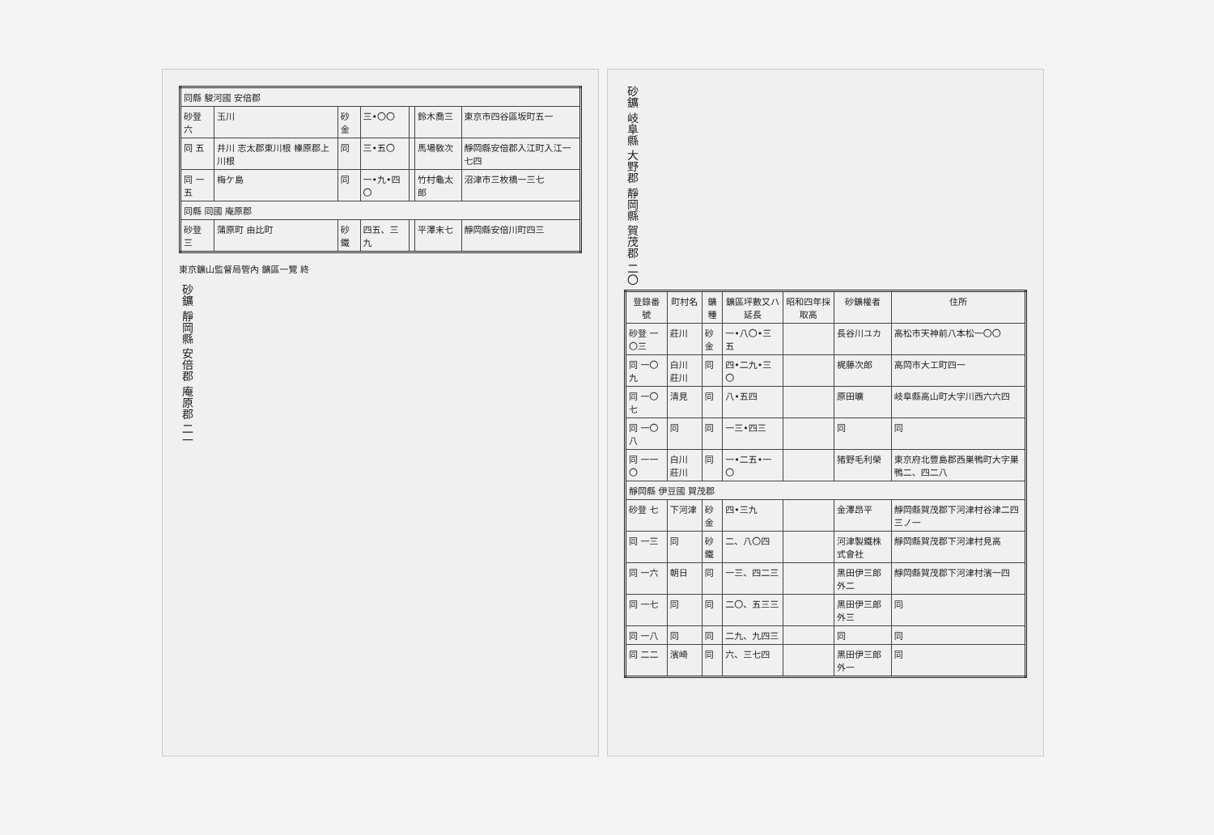砂鑛 岐阜縣 大野郡 靜岡縣 賀茂郡 二〇
| 登錄番號 | 町村名 | 鑛種 | 鑛區坪數又ハ延長 | 昭和四年採取高 | 砂鑛權者 | 住所 |
| --- | --- | --- | --- | --- | --- | --- |
| 砂登 一〇三 | 莊川 | 砂金 | 一•八〇•三五 | | 長谷川ユカ | 高松市天神前八本松一〇〇 |
| 同 一〇九 | 白川 莊川 | 同 | 四•二九•三〇 | | 梶藤次郎 | 高岡市大工町四一 |
| 同 一〇七 | 清見 | 同 | 八•五四 | | 原田曠 | 岐阜縣高山町大字川西六六四 |
| 同 一〇八 | 同 | 同 | 一三•四三 | | 同 | 同 |
| 同 一一〇 | 白川 莊川 | 同 | 一•二五•一〇 | | 猪野毛利榮 | 東京府北豐島郡西巣鴨町大字巣鴨二、四二八 |
| 靜岡縣 伊豆國 賀茂郡 | | | | | | |
| 砂登 七 | 下河津 | 砂金 | 四•三九 | | 金澤昂平 | 靜岡縣賀茂郡下河津村谷津二四三ノ一 |
| 同 一三 | 同 | 砂鐵 | 二、八〇四 | | 河津製鐵株式會社 | 靜岡縣賀茂郡下河津村見高 |
| 同 一六 | 朝日 | 同 | 一三、四二三 | | 黑田伊三郎 外二 | 靜岡縣賀茂郡下河津村濱一四 |
| 同 一七 | 同 | 同 | 二〇、五三三 | | 黑田伊三郎 外三 | 同 |
| 同 一八 | 同 | 同 | 二九、九四三 | | 同 | 同 |
| 同 二二 | 濱崎 | 同 | 六、三七四 | | 黑田伊三郎 外一 | 同 |
| 同縣 駿河國 安倍郡 | | | | | | |
| 砂登 六 | 玉川 | 砂金 | 三•〇〇 | | 鈴木喬三 | 東京市四谷區坂町五一 |
| 同 五 | 井川 志太郡東川根 榛原郡上川根 | 同 | 三•五〇 | | 馬場敎次 | 靜岡縣安倍郡入江町入江一七四 |
| 同 一五 | 梅ケ島 | 同 | 一•九•四〇 | | 竹村龜太郎 | 沼津市三枚橋一三七 |
| 同縣 同國 庵原郡 | | | | | | |
| 砂登 三 | 蒲原町 由比町 | 砂鐵 | 四五、三九 | | 平澤末七 | 靜岡縣安倍川町四三 |
東京鑛山監督局管內 鑛區一覽 終
砂鑛 靜岡縣 安倍郡 庵原郡 二一